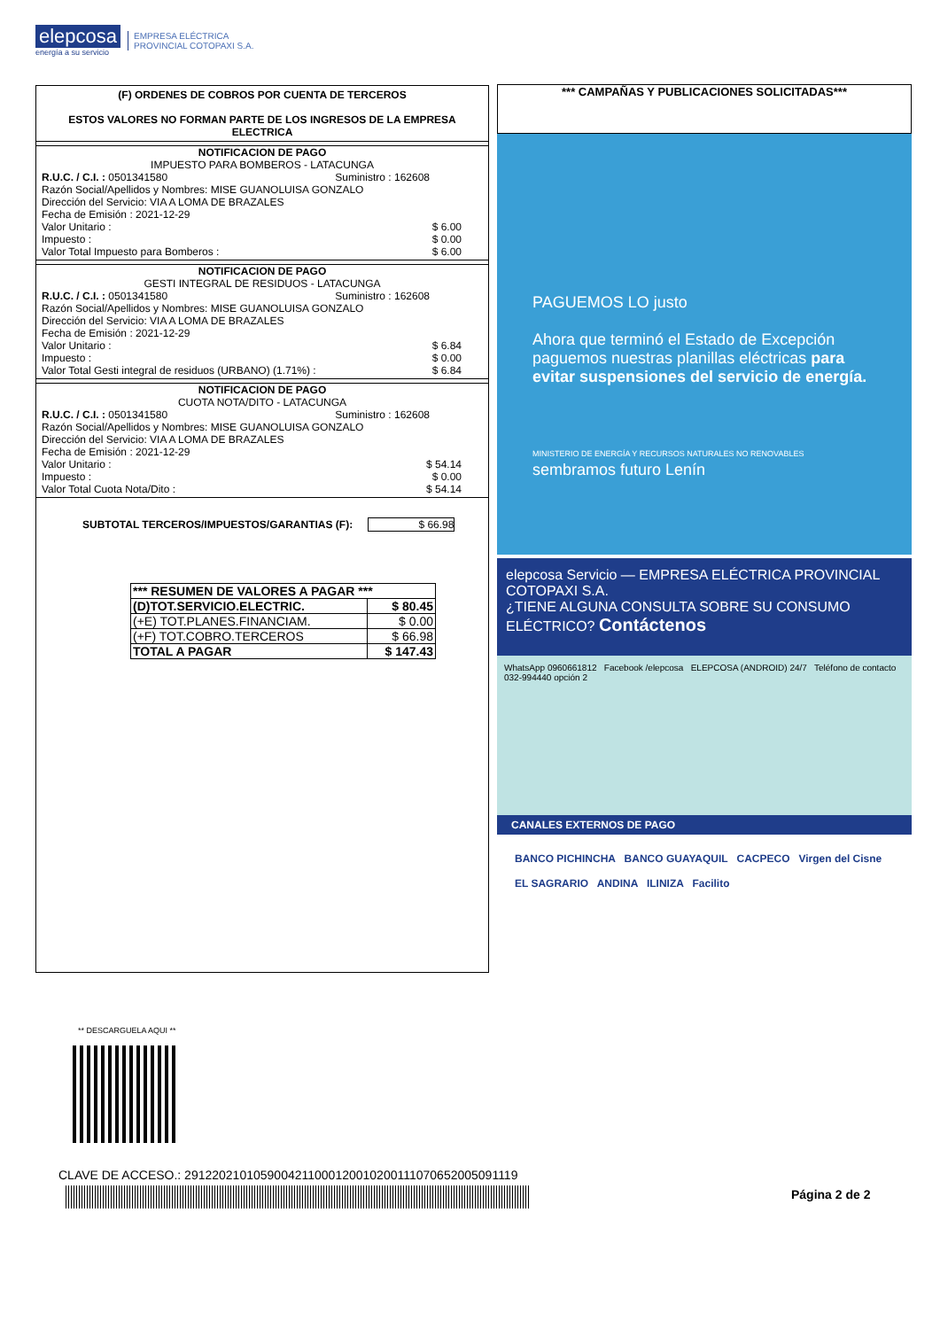elepcosa
energía a su servicio
EMPRESA ELÉCTRICA
PROVINCIAL COTOPAXI S.A.
(F) ORDENES DE COBROS POR CUENTA DE TERCEROS
ESTOS VALORES NO FORMAN PARTE DE LOS INGRESOS DE LA EMPRESA ELECTRICA
NOTIFICACION DE PAGO
IMPUESTO PARA BOMBEROS - LATACUNGA
R.U.C. / C.I. : 0501341580 Suministro : 162608
Razón Social/Apellidos y Nombres: MISE GUANOLUISA GONZALO
Dirección del Servicio: VIA A LOMA DE BRAZALES
Fecha de Emisión : 2021-12-29
Valor Unitario : $ 6.00
Impuesto : $ 0.00
Valor Total Impuesto para Bomberos : $ 6.00
NOTIFICACION DE PAGO
GESTI INTEGRAL DE RESIDUOS - LATACUNGA
R.U.C. / C.I. : 0501341580 Suministro : 162608
Razón Social/Apellidos y Nombres: MISE GUANOLUISA GONZALO
Dirección del Servicio: VIA A LOMA DE BRAZALES
Fecha de Emisión : 2021-12-29
Valor Unitario : $ 6.84
Impuesto : $ 0.00
Valor Total Gesti integral de residuos (URBANO) (1.71%) : $ 6.84
NOTIFICACION DE PAGO
CUOTA NOTA/DITO - LATACUNGA
R.U.C. / C.I. : 0501341580 Suministro : 162608
Razón Social/Apellidos y Nombres: MISE GUANOLUISA GONZALO
Dirección del Servicio: VIA A LOMA DE BRAZALES
Fecha de Emisión : 2021-12-29
Valor Unitario : $ 54.14
Impuesto : $ 0.00
Valor Total Cuota Nota/Dito : $ 54.14
SUBTOTAL TERCEROS/IMPUESTOS/GARANTIAS (F): $ 66.98
| *** RESUMEN DE VALORES A PAGAR *** | |
| (D)TOT.SERVICIO.ELECTRIC. | $ 80.45 |
| (+E) TOT.PLANES.FINANCIAM. | $ 0.00 |
| (+F) TOT.COBRO.TERCEROS | $ 66.98 |
| TOTAL A PAGAR | $ 147.43 |
*** CAMPAÑAS Y PUBLICACIONES SOLICITADAS***
PAGUEMOS LO justo
Ahora que terminó el Estado de Excepción paguemos nuestras planillas eléctricas para evitar suspensiones del servicio de energía.
MINISTERIO DE ENERGÍA Y RECURSOS NATURALES NO RENOVABLES sembramos futuro Lenín
elepcosa Servicio — EMPRESA ELÉCTRICA PROVINCIAL COTOPAXI S.A.
¿TIENE ALGUNA CONSULTA SOBRE SU CONSUMO ELÉCTRICO? Contáctenos
WhatsApp 0960661812 Facebook /elepcosa ELEPCOSA (ANDROID) 24/7 Teléfono de contacto 032-994440 opción 2
CANALES EXTERNOS DE PAGO
BANCO PICHINCHA BANCO GUAYAQUIL CACPECO Virgen del Cisne
EL SAGRARIO ANDINA ILINIZA Facilito
** DESCARGUELA AQUI **
CLAVE DE ACCESO.: 2912202101059004211000120010200111070652005091119
Página 2 de 2